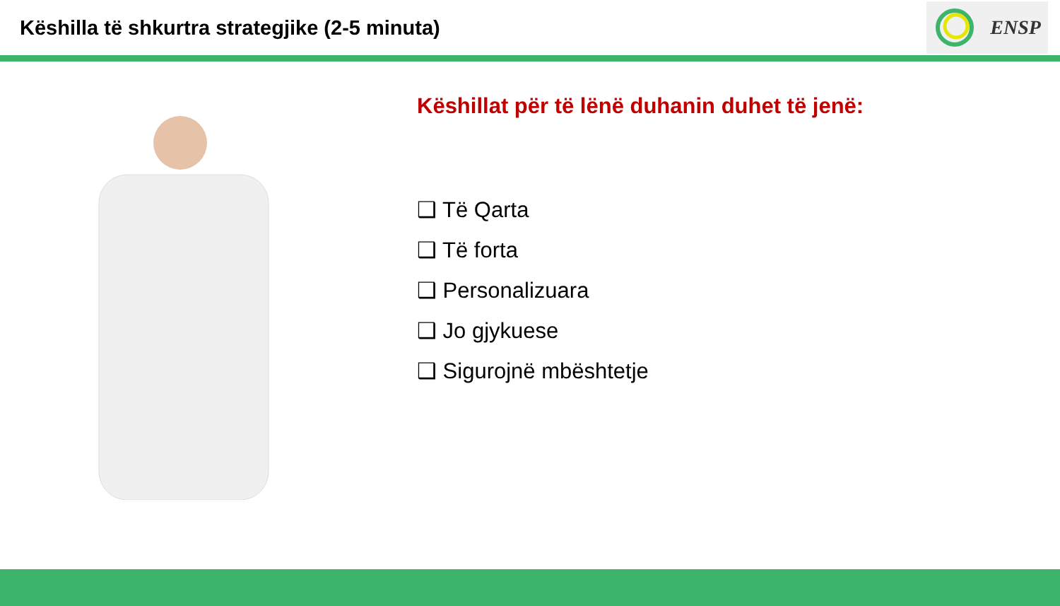Këshilla të shkurtra strategjike (2-5 minuta)
ENSP
Këshillat për të lënë duhanin duhet të jenë:
❑ Të Qarta
❑ Të forta
❑ Personalizuara
❑ Jo gjykuese
❑ Sigurojnë mbështetje